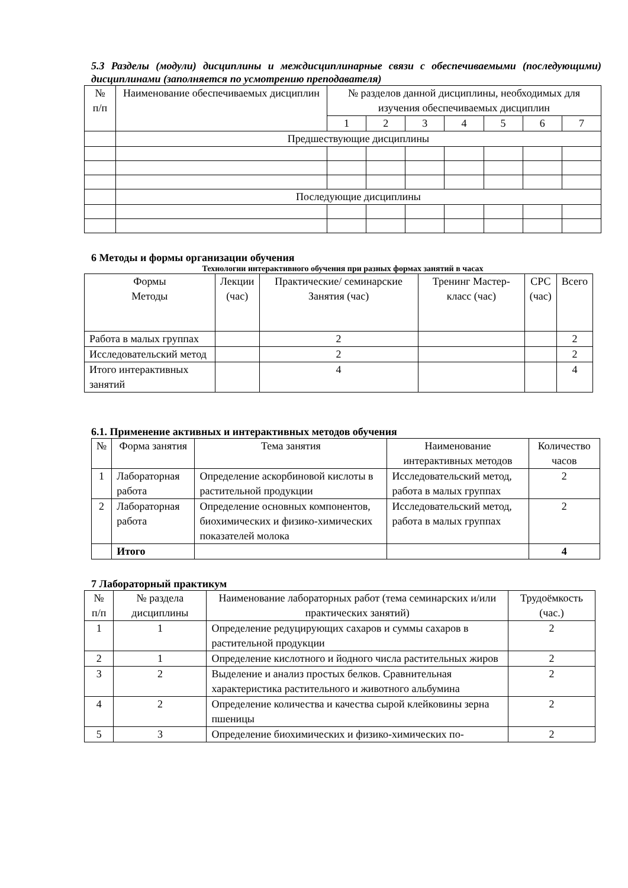5.3 Разделы (модули) дисциплины и междисциплинарные связи с обеспечиваемыми (последующими) дисциплинами (заполняется по усмотрению преподавателя)
| № п/п | Наименование обеспечиваемых дисциплин | № разделов данной дисциплины, необходимых для изучения обеспечиваемых дисциплин | | | | | | |
| --- | --- | --- | --- | --- | --- | --- | --- | --- |
| | | 1 | 2 | 3 | 4 | 5 | 6 | 7 |
| | Предшествующие дисциплины | | | | | | | |
| | Последующие дисциплины | | | | | | | |
6 Методы и формы организации обучения
Технологии интерактивного обучения при разных формах занятий в часах
| Формы Методы | Лекции (час) | Практические/ семинарские Занятия (час) | Тренинг Мастер-класс (час) | СРС (час) | Всего |
| --- | --- | --- | --- | --- | --- |
| Работа в малых группах | | 2 | | | 2 |
| Исследовательский метод | | 2 | | | 2 |
| Итого интерактивных занятий | | 4 | | | 4 |
6.1. Применение активных и интерактивных методов обучения
| № | Форма занятия | Тема занятия | Наименование интерактивных методов | Количество часов |
| --- | --- | --- | --- | --- |
| 1 | Лабораторная работа | Определение аскорбиновой кислоты в растительной продукции | Исследовательский метод, работа в малых группах | 2 |
| 2 | Лабораторная работа | Определение основных компонентов, биохимических и физико-химических показателей молока | Исследовательский метод, работа в малых группах | 2 |
| | Итого | | | 4 |
7 Лабораторный практикум
| № п/п | № раздела дисциплины | Наименование лабораторных работ (тема семинарских и/или практических занятий) | Трудоёмкость (час.) |
| --- | --- | --- | --- |
| 1 | 1 | Определение редуцирующих сахаров и суммы сахаров в растительной продукции | 2 |
| 2 | 1 | Определение кислотного и йодного числа растительных жиров | 2 |
| 3 | 2 | Выделение и анализ простых белков. Сравнительная характеристика растительного и животного альбумина | 2 |
| 4 | 2 | Определение количества и качества сырой клейковины зерна пшеницы | 2 |
| 5 | 3 | Определение биохимических и физико-химических по- | 2 |